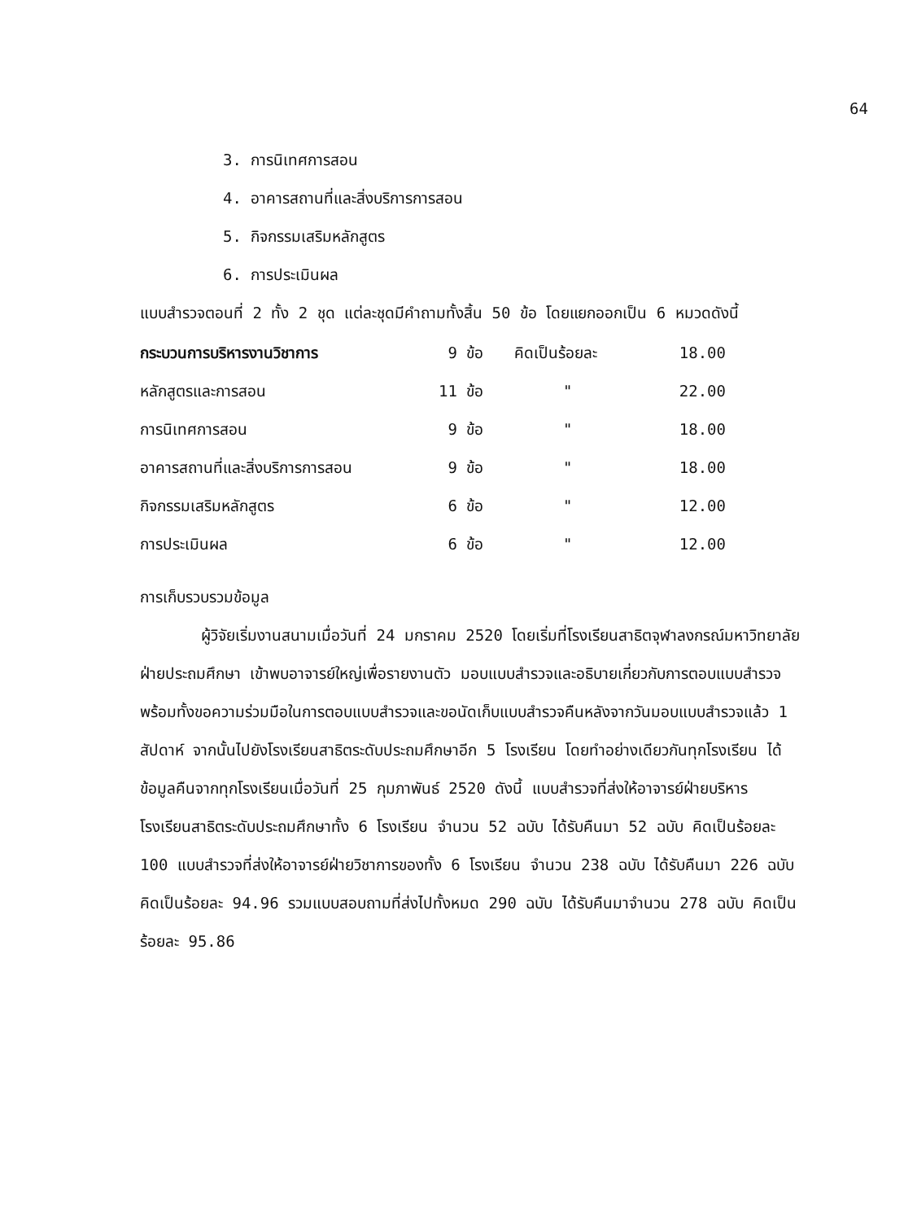64
3. การนิเทศการสอน
4. อาคารสถานที่และสิ่งบริการการสอน
5. กิจกรรมเสริมหลักสูตร
6. การประเมินผล
แบบสำรวจตอนที่ 2 ทั้ง 2 ชุด แต่ละชุดมีคำถามทั้งสิ้น 50 ข้อ โดยแยกออกเป็น 6 หมวดดังนี้
| กระบวนการบริหารงานวิชาการ | 9 | ข้อ | คิดเป็นร้อยละ | 18.00 |
| หลักสูตรและการสอน | 11 | ข้อ | " | 22.00 |
| การนิเทศการสอน | 9 | ข้อ | " | 18.00 |
| อาคารสถานที่และสิ่งบริการการสอน | 9 | ข้อ | " | 18.00 |
| กิจกรรมเสริมหลักสูตร | 6 | ข้อ | " | 12.00 |
| การประเมินผล | 6 | ข้อ | " | 12.00 |
การเก็บรวบรวมข้อมูล
ผู้วิจัยเริ่มงานสนามเมื่อวันที่ 24 มกราคม 2520 โดยเริ่มที่โรงเรียนสาธิตจุฬาลงกรณ์มหาวิทยาลัย ฝ่ายประถมศึกษา เข้าพบอาจารย์ใหญ่เพื่อรายงานตัว มอบแบบสำรวจและอธิบายเกี่ยวกับการตอบแบบสำรวจ พร้อมทั้งขอความร่วมมือในการตอบแบบสำรวจและขอนัดเก็บแบบสำรวจคืนหลังจากวันมอบแบบสำรวจแล้ว 1 สัปดาห์ จากนั้นไปยังโรงเรียนสาธิตระดับประถมศึกษาอีก 5 โรงเรียน โดยทำอย่างเดียวกันทุกโรงเรียน ได้ข้อมูลคืนจากทุกโรงเรียนเมื่อวันที่ 25 กุมภาพันธ์ 2520 ดังนี้ แบบสำรวจที่ส่งให้อาจารย์ฝ่ายบริหารโรงเรียนสาธิตระดับประถมศึกษาทั้ง 6 โรงเรียน จำนวน 52 ฉบับ ได้รับคืนมา 52 ฉบับ คิดเป็นร้อยละ 100 แบบสำรวจที่ส่งให้อาจารย์ฝ่ายวิชาการของทั้ง 6 โรงเรียน จำนวน 238 ฉบับ ได้รับคืนมา 226 ฉบับ คิดเป็นร้อยละ 94.96 รวมแบบสอบถามที่ส่งไปทั้งหมด 290 ฉบับ ได้รับคืนมาจำนวน 278 ฉบับ คิดเป็นร้อยละ 95.86